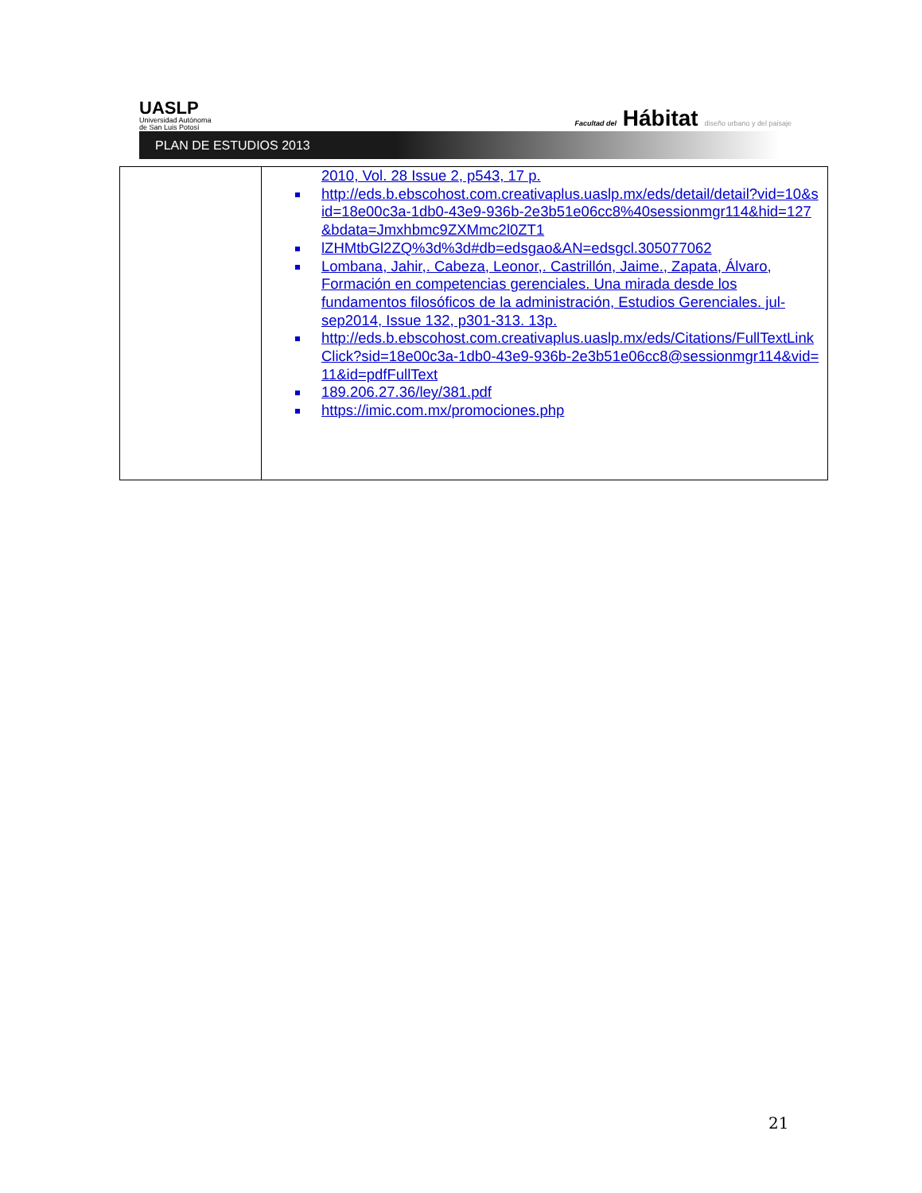UASLP
Universidad Autónoma
de San Luis Potosí
Facultad del Hábitat diseño urbano y del paisaje
PLAN DE ESTUDIOS 2013
| | 2010, Vol. 28 Issue 2, p543, 17 p. http://eds.b.ebscohost.com.creativaplus.uaslp.mx/eds/detail/detail?vid=10&sid=18e00c3a-1db0-43e9-936b-2e3b51e06cc8%40sessionmgr114&hid=127&bdata=Jmxhbmc9ZXMmc2l0ZT1 lZHMtbGl2ZQ%3d%3d#db=edsgao&AN=edsgcl.305077062 Lombana, Jahir,. Cabeza, Leonor,. Castrillón, Jaime., Zapata, Álvaro, Formación en competencias gerenciales. Una mirada desde los fundamentos filosóficos de la administración, Estudios Gerenciales. jul-sep2014, Issue 132, p301-313. 13p. http://eds.b.ebscohost.com.creativaplus.uaslp.mx/eds/Citations/FullTextLinkClick?sid=18e00c3a-1db0-43e9-936b-2e3b51e06cc8@sessionmgr114&vid=11&id=pdfFullText 189.206.27.36/ley/381.pdf https://imic.com.mx/promociones.php |
21